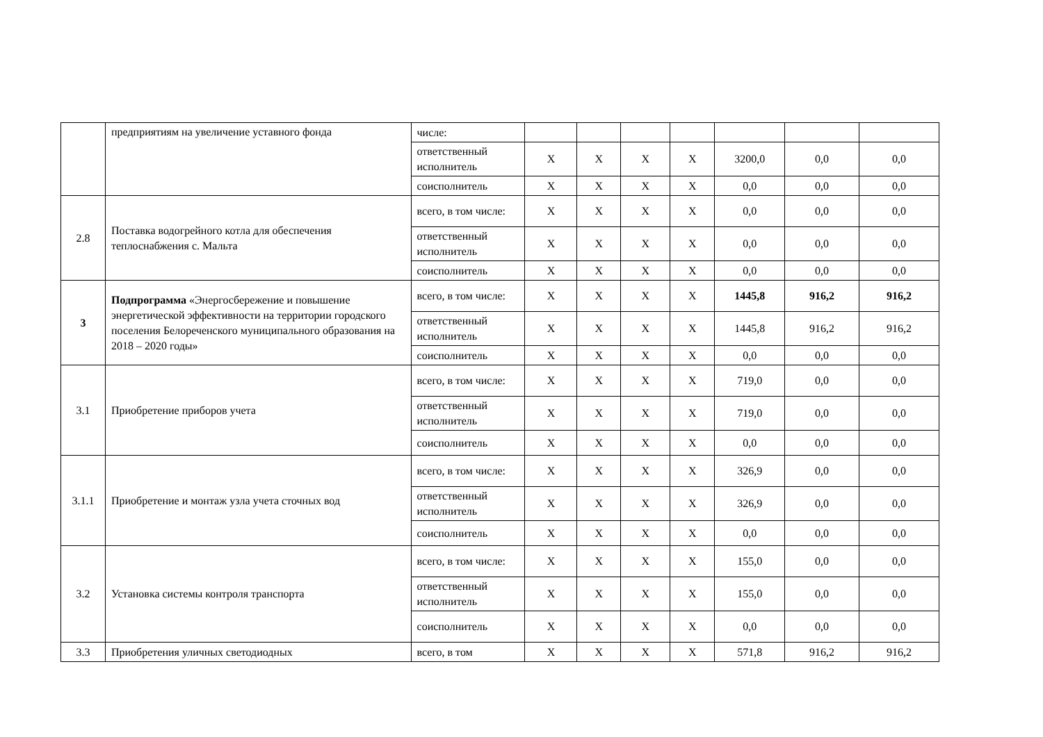| | предприятиям на увеличение уставного фонда | числе: | | | | | | | |
| | | ответственный исполнитель | X | X | X | X | 3200,0 | 0,0 | 0,0 |
| | | соисполнитель | X | X | X | X | 0,0 | 0,0 | 0,0 |
| 2.8 | Поставка водогрейного котла для обеспечения теплоснабжения с. Мальта | всего, в том числе: | X | X | X | X | 0,0 | 0,0 | 0,0 |
| | | ответственный исполнитель | X | X | X | X | 0,0 | 0,0 | 0,0 |
| | | соисполнитель | X | X | X | X | 0,0 | 0,0 | 0,0 |
| 3 | Подпрограмма «Энергосбережение и повышение энергетической эффективности на территории городского поселения Белореченского муниципального образования на 2018 – 2020 годы» | всего, в том числе: | X | X | X | X | 1445,8 | 916,2 | 916,2 |
| | | ответственный исполнитель | X | X | X | X | 1445,8 | 916,2 | 916,2 |
| | | соисполнитель | X | X | X | X | 0,0 | 0,0 | 0,0 |
| 3.1 | Приобретение приборов учета | всего, в том числе: | X | X | X | X | 719,0 | 0,0 | 0,0 |
| | | ответственный исполнитель | X | X | X | X | 719,0 | 0,0 | 0,0 |
| | | соисполнитель | X | X | X | X | 0,0 | 0,0 | 0,0 |
| 3.1.1 | Приобретение и монтаж узла учета сточных вод | всего, в том числе: | X | X | X | X | 326,9 | 0,0 | 0,0 |
| | | ответственный исполнитель | X | X | X | X | 326,9 | 0,0 | 0,0 |
| | | соисполнитель | X | X | X | X | 0,0 | 0,0 | 0,0 |
| 3.2 | Установка системы контроля транспорта | всего, в том числе: | X | X | X | X | 155,0 | 0,0 | 0,0 |
| | | ответственный исполнитель | X | X | X | X | 155,0 | 0,0 | 0,0 |
| | | соисполнитель | X | X | X | X | 0,0 | 0,0 | 0,0 |
| 3.3 | Приобретения уличных светодиодных | всего, в том | X | X | X | X | 571,8 | 916,2 | 916,2 |